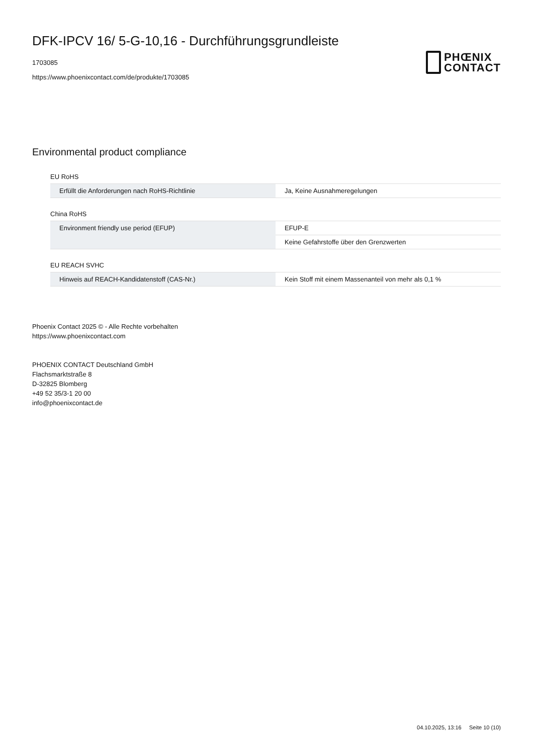DFK-IPCV 16/ 5-G-10,16 - Durchführungsgrundleiste
1703085
https://www.phoenixcontact.com/de/produkte/1703085
PHŒNIX
CONTACT
Environmental product compliance
EU RoHS
| Erfüllt die Anforderungen nach RoHS-Richtlinie | Ja, Keine Ausnahmeregelungen |
China RoHS
| Environment friendly use period (EFUP) | EFUP-E |
| | Keine Gefahrstoffe über den Grenzwerten |
EU REACH SVHC
| Hinweis auf REACH-Kandidatenstoff (CAS-Nr.) | Kein Stoff mit einem Massenanteil von mehr als 0,1 % |
Phoenix Contact 2025 © - Alle Rechte vorbehalten
https://www.phoenixcontact.com
PHOENIX CONTACT Deutschland GmbH
Flachsmarktstraße 8
D-32825 Blomberg
+49 52 35/3-1 20 00
info@phoenixcontact.de
04.10.2025, 13:16 Seite 10 (10)